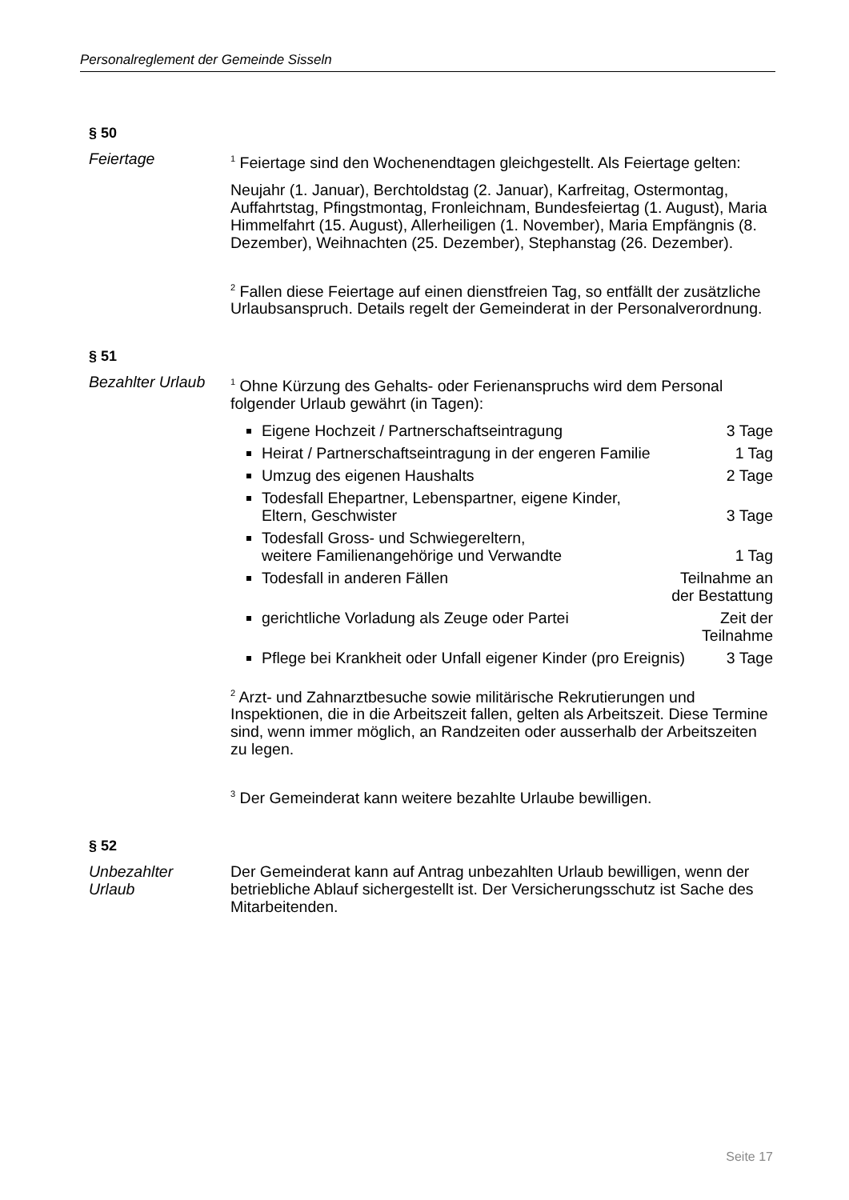Personalreglement der Gemeinde Sisseln
§ 50
Feiertage
<sup>1</sup> Feiertage sind den Wochenendtagen gleichgestellt. Als Feiertage gelten:
Neujahr (1. Januar), Berchtoldstag (2. Januar), Karfreitag, Ostermontag, Auffahrtstag, Pfingstmontag, Fronleichnam, Bundesfeiertag (1. August), Maria Himmelfahrt (15. August), Allerheiligen (1. November), Maria Empfängnis (8. Dezember), Weihnachten (25. Dezember), Stephanstag (26. Dezember).
<sup>2</sup> Fallen diese Feiertage auf einen dienstfreien Tag, so entfällt der zusätzliche Urlaubsanspruch. Details regelt der Gemeinderat in der Personalverordnung.
§ 51
Bezahlter Urlaub
<sup>1</sup> Ohne Kürzung des Gehalts- oder Ferienanspruchs wird dem Personal folgender Urlaub gewährt (in Tagen):
Eigene Hochzeit / Partnerschaftseintragung 3 Tage
Heirat / Partnerschaftseintragung in der engeren Familie 1 Tag
Umzug des eigenen Haushalts 2 Tage
Todesfall Ehepartner, Lebenspartner, eigene Kinder,
Eltern, Geschwister
3 Tage
Todesfall Gross- und Schwiegereltern,
weitere Familienangehörige und Verwandte
1 Tag
Todesfall in anderen Fällen Teilnahme an der Bestattung
gerichtliche Vorladung als Zeuge oder Partei Zeit der Teilnahme
Pflege bei Krankheit oder Unfall eigener Kinder (pro Ereignis) 3 Tage
<sup>2</sup> Arzt- und Zahnarztbesuche sowie militärische Rekrutierungen und Inspektionen, die in die Arbeitszeit fallen, gelten als Arbeitszeit. Diese Termine sind, wenn immer möglich, an Randzeiten oder ausserhalb der Arbeitszeiten zu legen.
<sup>3</sup> Der Gemeinderat kann weitere bezahlte Urlaube bewilligen.
§ 52
Unbezahlter
Urlaub
Der Gemeinderat kann auf Antrag unbezahlten Urlaub bewilligen, wenn der betriebliche Ablauf sichergestellt ist. Der Versicherungsschutz ist Sache des Mitarbeitenden.
Seite 17